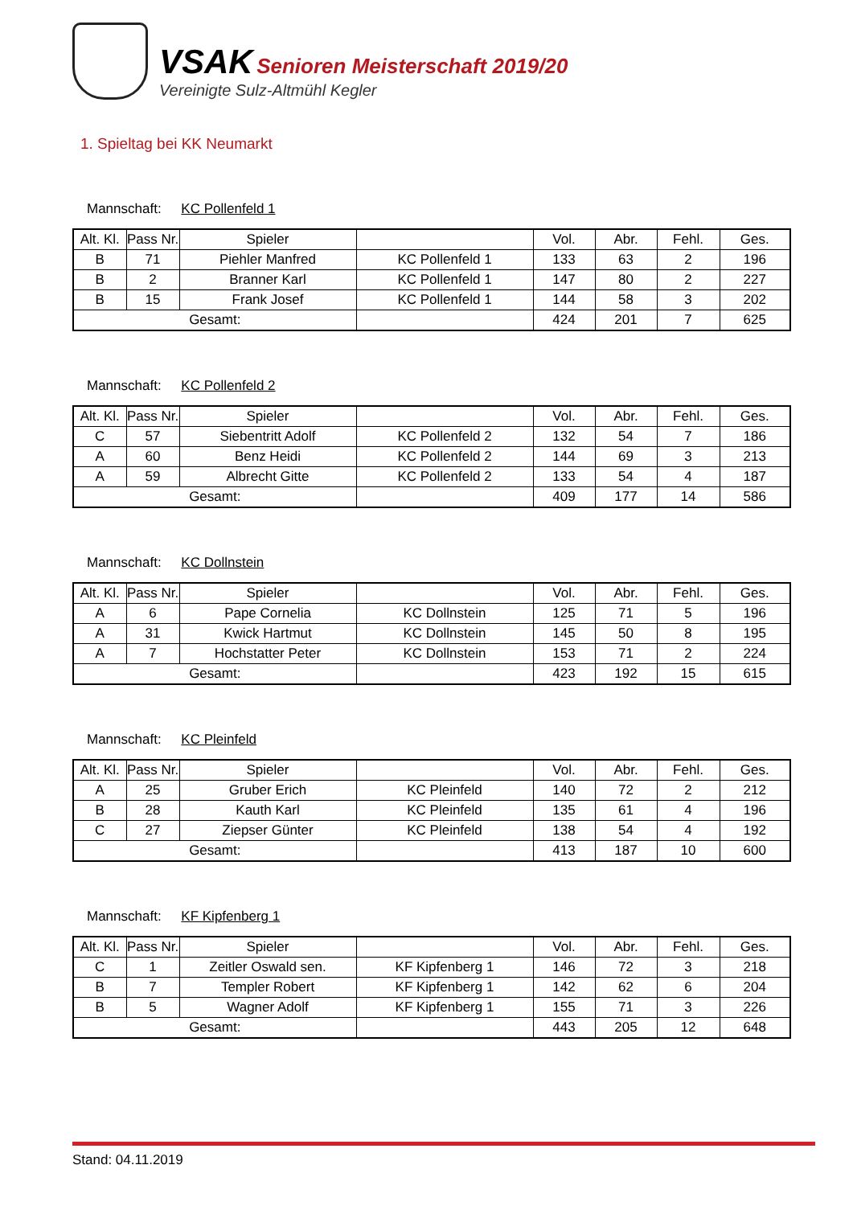VSAK Senioren Meisterschaft 2019/20
Vereinigte Sulz-Altmühl Kegler
1. Spieltag bei KK Neumarkt
Mannschaft: KC Pollenfeld 1
| Alt. Kl. | Pass Nr. | Spieler | | Vol. | Abr. | Fehl. | Ges. |
| --- | --- | --- | --- | --- | --- | --- | --- |
| B | 71 | Piehler Manfred | KC Pollenfeld 1 | 133 | 63 | 2 | 196 |
| B | 2 | Branner Karl | KC Pollenfeld 1 | 147 | 80 | 2 | 227 |
| B | 15 | Frank Josef | KC Pollenfeld 1 | 144 | 58 | 3 | 202 |
| Gesamt: | | | | 424 | 201 | 7 | 625 |
Mannschaft: KC Pollenfeld 2
| Alt. Kl. | Pass Nr. | Spieler | | Vol. | Abr. | Fehl. | Ges. |
| --- | --- | --- | --- | --- | --- | --- | --- |
| C | 57 | Siebentritt Adolf | KC Pollenfeld 2 | 132 | 54 | 7 | 186 |
| A | 60 | Benz Heidi | KC Pollenfeld 2 | 144 | 69 | 3 | 213 |
| A | 59 | Albrecht Gitte | KC Pollenfeld 2 | 133 | 54 | 4 | 187 |
| Gesamt: | | | | 409 | 177 | 14 | 586 |
Mannschaft: KC Dollnstein
| Alt. Kl. | Pass Nr. | Spieler | | Vol. | Abr. | Fehl. | Ges. |
| --- | --- | --- | --- | --- | --- | --- | --- |
| A | 6 | Pape Cornelia | KC Dollnstein | 125 | 71 | 5 | 196 |
| A | 31 | Kwick Hartmut | KC Dollnstein | 145 | 50 | 8 | 195 |
| A | 7 | Hochstatter Peter | KC Dollnstein | 153 | 71 | 2 | 224 |
| Gesamt: | | | | 423 | 192 | 15 | 615 |
Mannschaft: KC Pleinfeld
| Alt. Kl. | Pass Nr. | Spieler | | Vol. | Abr. | Fehl. | Ges. |
| --- | --- | --- | --- | --- | --- | --- | --- |
| A | 25 | Gruber Erich | KC Pleinfeld | 140 | 72 | 2 | 212 |
| B | 28 | Kauth Karl | KC Pleinfeld | 135 | 61 | 4 | 196 |
| C | 27 | Ziepser Günter | KC Pleinfeld | 138 | 54 | 4 | 192 |
| Gesamt: | | | | 413 | 187 | 10 | 600 |
Mannschaft: KF Kipfenberg 1
| Alt. Kl. | Pass Nr. | Spieler | | Vol. | Abr. | Fehl. | Ges. |
| --- | --- | --- | --- | --- | --- | --- | --- |
| C | 1 | Zeitler Oswald sen. | KF Kipfenberg 1 | 146 | 72 | 3 | 218 |
| B | 7 | Templer Robert | KF Kipfenberg 1 | 142 | 62 | 6 | 204 |
| B | 5 | Wagner Adolf | KF Kipfenberg 1 | 155 | 71 | 3 | 226 |
| Gesamt: | | | | 443 | 205 | 12 | 648 |
Stand: 04.11.2019